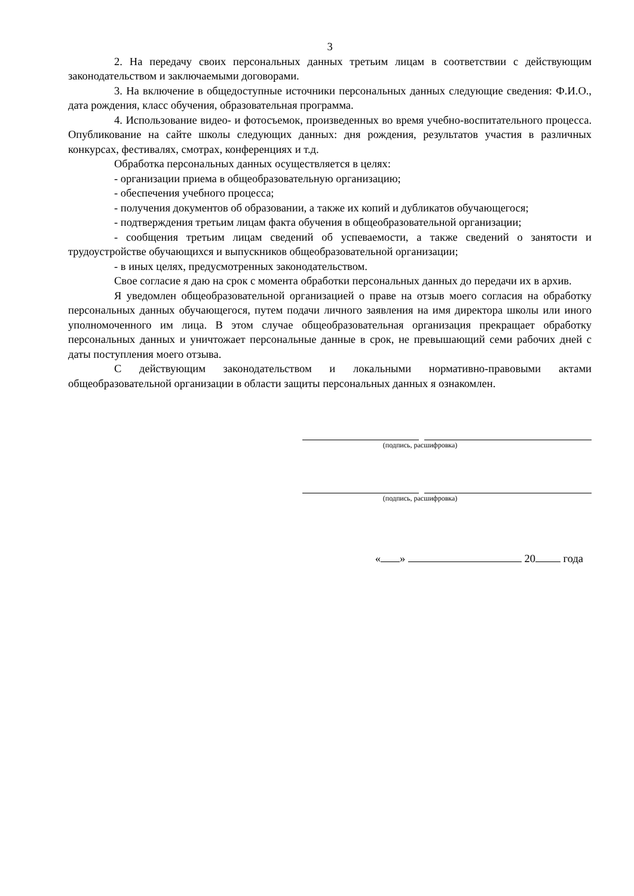3
2. На передачу своих персональных данных третьим лицам в соответствии с действующим законодательством и заключаемыми договорами.
3. На включение в общедоступные источники персональных данных следующие сведения: Ф.И.О., дата рождения, класс обучения, образовательная программа.
4. Использование видео- и фотосъемок, произведенных во время учебно-воспитательного процесса. Опубликование на сайте школы следующих данных: дня рождения, результатов участия в различных конкурсах, фестивалях, смотрах, конференциях и т.д.
Обработка персональных данных осуществляется в целях:
- организации приема в общеобразовательную организацию;
- обеспечения учебного процесса;
- получения документов об образовании, а также их копий и дубликатов обучающегося;
- подтверждения третьим лицам факта обучения в общеобразовательной организации;
- сообщения третьим лицам сведений об успеваемости, а также сведений о занятости и трудоустройстве обучающихся и выпускников общеобразовательной организации;
- в иных целях, предусмотренных законодательством.
Свое согласие я даю на срок с момента обработки персональных данных до передачи их в архив.
Я уведомлен общеобразовательной организацией о праве на отзыв моего согласия на обработку персональных данных обучающегося, путем подачи личного заявления на имя директора школы или иного уполномоченного им лица. В этом случае общеобразовательная организация прекращает обработку персональных данных и уничтожает персональные данные в срок, не превышающий семи рабочих дней с даты поступления моего отзыва.
С действующим законодательством и локальными нормативно-правовыми актами общеобразовательной организации в области защиты персональных данных я ознакомлен.
(подпись, расшифровка)
(подпись, расшифровка)
« » 20 года